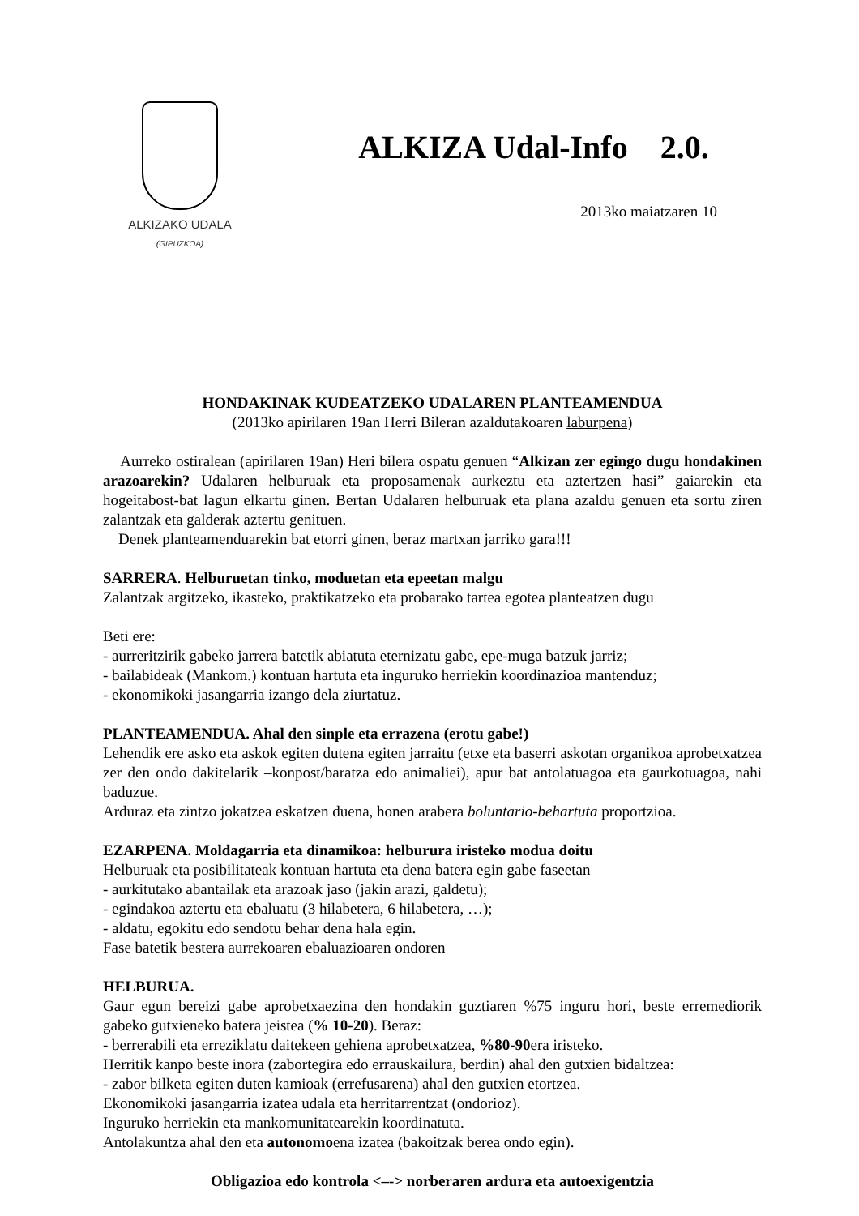ALKIZAKO UDALA
(GIPUZKOA)
ALKIZA Udal-Info 2.0.
2013ko maiatzaren 10
HONDAKINAK KUDEATZEKO UDALAREN PLANTEAMENDUA
(2013ko apirilaren 19an Herri Bileran azaldutakoaren laburpena)
Aurreko ostiralean (apirilaren 19an) Heri bilera ospatu genuen “Alkizan zer egingo dugu hondakinen arazoarekin? Udalaren helburuak eta proposamenak aurkeztu eta aztertzen hasi” gaiarekin eta hogeitabost-bat lagun elkartu ginen. Bertan Udalaren helburuak eta plana azaldu genuen eta sortu ziren zalantzak eta galderak aztertu genituen.
Denek planteamenduarekin bat etorri ginen, beraz martxan jarriko gara!!!
SARRERA. Helburuetan tinko, moduetan eta epeetan malgu
Zalantzak argitzeko, ikasteko, praktikatzeko eta probarako tartea egotea planteatzen dugu
Beti ere:
- aurreritzirik gabeko jarrera batetik abiatuta eternizatu gabe, epe-muga batzuk jarriz;
- bailabideak (Mankom.) kontuan hartuta eta inguruko herriekin koordinazioa mantenduz;
- ekonomikoki jasangarria izango dela ziurtatuz.
PLANTEAMENDUA. Ahal den sinple eta errazena (erotu gabe!)
Lehendik ere asko eta askok egiten dutena egiten jarraitu (etxe eta baserri askotan organikoa aprobetxatzea zer den ondo dakitelarik –konpost/baratza edo animaliei), apur bat antolatuagoa eta gaurkotuagoa, nahi baduzue.
Arduraz eta zintzo jokatzea eskatzen duena, honen arabera boluntario-behartuta proportzioa.
EZARPENA. Moldagarria eta dinamikoa: helburura iristeko modua doitu
Helburuak eta posibilitateak kontuan hartuta eta dena batera egin gabe faseetan
- aurkitutako abantailak eta arazoak jaso (jakin arazi, galdetu);
- egindakoa aztertu eta ebaluatu (3 hilabetera, 6 hilabetera, …);
- aldatu, egokitu edo sendotu behar dena hala egin.
Fase batetik bestera aurrekoaren ebaluazioaren ondoren
HELBURUA.
Gaur egun bereizi gabe aprobetxaezina den hondakin guztiaren %75 inguru hori, beste erremediorik gabeko gutxieneko batera jeistea (% 10-20). Beraz:
- berrerabili eta erreziklatu daitekeen gehiena aprobetxatzea, %80-90era iristeko.
Herritik kanpo beste inora (zabortegira edo errauskailura, berdin) ahal den gutxien bidaltzea:
- zabor bilketa egiten duten kamioak (errefusarena) ahal den gutxien etortzea.
Ekonomikoki jasangarria izatea udala eta herritarrentzat (ondorioz).
Inguruko herriekin eta mankomunitatearekin koordinatuta.
Antolakuntza ahal den eta autonomoena izatea (bakoitzak berea ondo egin).
Obligazioa edo kontrola <–-> norberaren ardura eta autoexigentzia